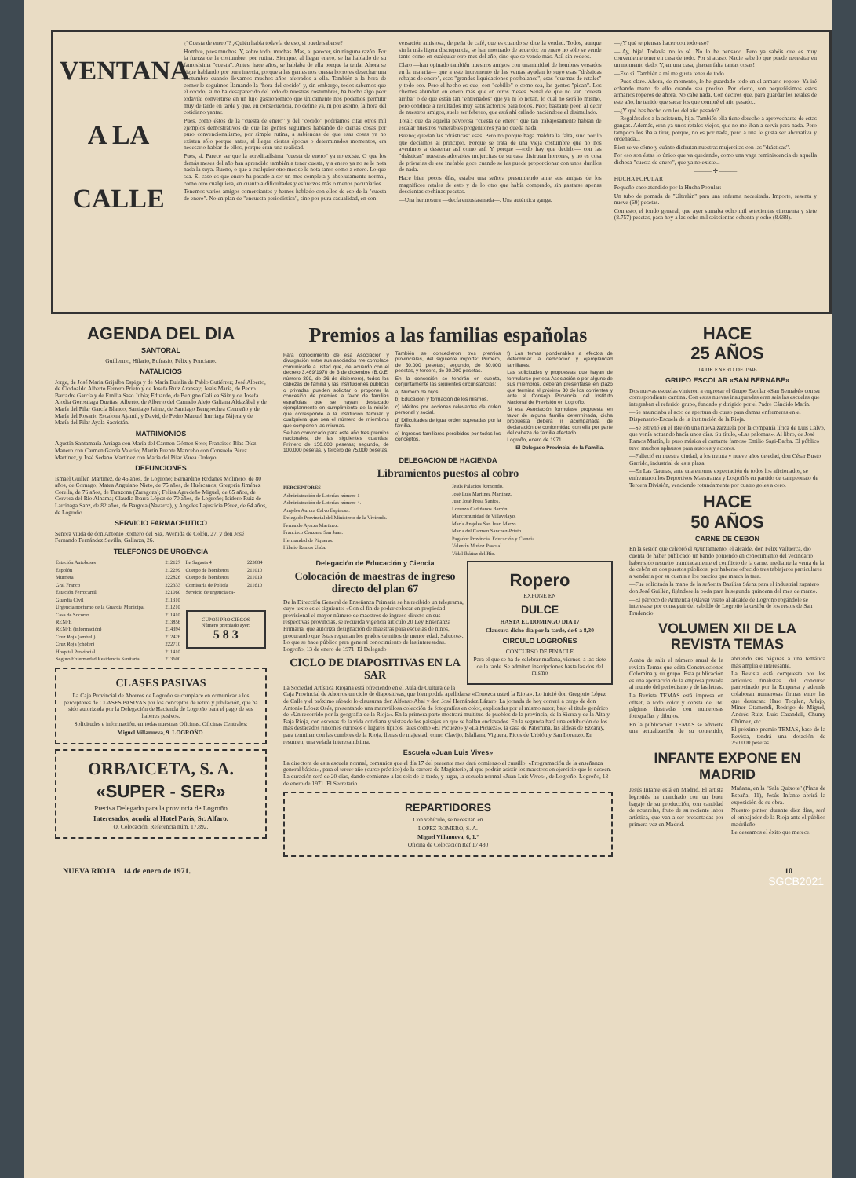VENTANA
A LA
CALLE
¿"Cuesta de enero"? ¿Quién habla todavía de eso, si puede saberse?
Hombre, pues muchos. Y, sobre todo, muchas. Mas, al parecer, sin ninguna razón. Por la fuerza de la costumbre, por rutina. Siempre, al llegar enero, se ha hablado de su famosísima "cuesta". Antes, hace años, se hablaba de ella porque la tenía. Ahora se sigue hablando por pura inercia, porque a las gentes nos cuesta horrores desechar una costumbre cuando llevamos muchos años aferrados a ella. También a la hora de comer le seguimos llamando la "hora del cocido" y, sin embargo, todos sabemos que el cocido, si no ha desaparecido del todo de nuestras costumbres, ha hecho algo peor todavía: convertirse en un lujo gastronómico que únicamente nos podemos permitir muy de tarde en tarde y que, en consecuencia, no define ya, ni por asomo, la hora del cotidiano yantar.
Pues, como éstos de la "cuesta de enero" y del "cocido" podríamos citar otros mil ejemplos demostrativos de que las gentes seguimos hablando de ciertas cosas por puro convencionalismo, por simple rutina, a sabiendas de que esas cosas ya no existen sólo porque antes, al llegar ciertas épocas o determinados momentos, era necesario hablar de ellos, porque eran una realidad.
Pues, sí. Parece ser que la acreditadísima "cuesta de enero" ya no existe. O que los demás meses del año han aprendido también a tener cuesta, y a enero ya no se le nota nada la suya. Bueno, o que a cualquier otro mes se le nota tanto como a enero. Lo que sea. El caso es que enero ha pasado a ser un mes completa y absolutamente normal, como otro cualquiera, en cuanto a dificultades y esfuerzos más o menos pecuniarios.
Tenemos varios amigos comerciantes y hemos hablado con ellos de eso de la "cuesta de enero". No en plan de "encuesta periodística", sino por pura casualidad, en con-
versación amistosa, de peña de café, que es cuando se dice la verdad. Todos, aunque sin la más ligera discrepancia, se han mostrado de acuerdo: en enero no sólo se vende tanto como en cualquier otro mes del año, sino que se vende más. Así, sin rodeos.
Claro —han opinado también nuestros amigos con unanimidad de hombres versados en la materia— que a este incremento de las ventas ayudan lo suyo esas "drásticas rebajas de enero", esas "grandes liquidaciones postbalance", esas "quemas de retales" y todo eso. Pero el hecho es que, con "cebillo" o como sea, las gentes "pican". Los clientes abundan en enero más que en otros meses. Señal de que no van "cuesta arriba" o de que están tan "entrenados" que ya ni lo notan, lo cual no será lo mismo, pero conduce a resultados muy satisfactorios para todos. Peor, bastante peor, al decir de nuestros amigos, suele ser febrero, que está ahí callado haciéndose el disimulado.
Total: que da aquella pavorosa "cuesta de enero" que tan trabajosamente habían de escalar nuestros venerables progenitores ya no queda nada.
Bueno; quedan las "drásticas" esas. Pero no porque haga maldita la falta, sino por lo que decíamos al principio. Porque se trata de una vieja costumbre que no nos avenimos a desterrar así como así. Y porque —todo hay que decirlo— con las "drásticas" nuestras adorables mujercitas de su casa disfrutan horrores, y no es cosa de privarlas de ese inefable goce cuando se les puede proporcionar con unos durillos de nada.
Hace bien pocos días, estaba una señora presumiendo ante sus amigas de los magníficos retales de esto y de lo otro que había comprado, sin gastarse apenas doscientas cochinas pesetas.
—Una hermosura —decía entusiasmada—. Una auténtica ganga.
—¿Y qué te piensas hacer con todo eso?
—¡Ay, hija! Todavía no lo sé. No lo he pensado. Pero ya sabéis que es muy conveniente tener en casa de todo. Por si acaso. Nadie sabe lo que puede necesitar en un momento dado. Y, en una casa, ¡hacen falta tantas cosas!
—Eso sí. También a mí me gusta tener de todo.
—Pues claro. Ahora, de momento, lo he guardado todo en el armario ropero. Ya iré echando mano de ello cuando sea preciso. Por cierto, son pequeñísimos estos armarios roperos de ahora. No cabe nada. Con deciros que, para guardar los retales de este año, he tenido que sacar los que compré el año pasado...
—¿Y qué has hecho con los del año pasado?
—Regalárselos a la asistenta, hija. También ella tiene derecho a aprovecharse de estas gangas. Además, eran ya unos retales viejos, que no me iban a servir para nada. Pero tampoco los iba a tirar, porque, no es por nada, pero a una le gusta ser ahorrativa y ordenada...
Bien se ve cómo y cuánto disfrutan nuestras mujercitas con las "drásticas".
Por eso son éstas lo único que va quedando, como una vaga reminiscencia de aquella dichosa "cuesta de enero", que ya no existe...
——— ✣ ———
HUCHA POPULAR
Pequeño caso atendido por la Hucha Popular:
Un tubo de pomada de "Ultralán" para una enferma necesitada. Importe, sesenta y nueve (69) pesetas.
Con esto, el fondo general, que ayer sumaba ocho mil setecientas cincuenta y siete (8.757) pesetas, pasa hoy a las ocho mil seiscientas ochenta y ocho (8.688).
AGENDA DEL DIA
SANTORAL
Guillermo, Hilario, Eufrasio, Félix y Ponciano.
NATALICIOS
Jorge, de José María Grijalba Espiga y de María Eulalia de Pablo Gutiérrez; José Alberto, de Clodoaldo Alberto Ferrero Prieto y de Josefa Ruiz Aransay; Jesús María, de Pedro Barradre García y de Emilia Saso Jubía; Eduardo, de Benigno Galilea Sáiz y de Josefa Alodia Gorostiaga Dueñas; Alberto, de Alberto del Carmelo Alejo Galiana Aldazábal y de María del Pilar García Blanco, Santiago Jaime, de Santiago Bengoechea Cermeño y de María del Rosario Escalona Ajamil, y David, de Pedro Manuel Iturriaga Nájera y de María del Pilar Ayala Sacristán.
MATRIMONIOS
Agustín Santamaría Arriaga con María del Carmen Gómez Soto; Francisco Blas Díez Manero con Carmen García Valerio; Martín Puente Mancebo con Consuelo Pérez Martínez, y José Sedano Martínez con María del Pilar Varea Ordoyo.
DEFUNCIONES
Ismael Guillén Martínez, de 46 años, de Logroño; Bernardino Rodanes Molinero, de 80 años, de Cornago; Matea Anguiano Nieto, de 75 años, de Huércanos; Gregoria Jiménez Corella, de 76 años, de Tarazona (Zaragoza); Felisa Agredeño Miguel, de 65 años, de Cervera del Río Alhama; Claudia Ibarra López de 70 años, de Logroño; Isidoro Ruiz de Larrinaga Sanz, de 82 años, de Bargota (Navarra), y Angeles Lajusticia Pérez, de 64 años, de Logroño.
SERVICIO FARMACEUTICO
Señora viuda de don Antonio Romero del Saz, Avenida de Colón, 27, y don José Fernando Fernández Sevilla, Gallarza, 26.
TELEFONOS DE URGENCIA
| Estación Autobuses | 212127 | Ile Sagasta 4 | 223884 |
| Espolón | 212299 | Cuerpo de Bomberos | 211010 |
| Murrieta | 222826 | Cuerpo de Bomberos | 211019 |
| Gral Franco | 222333 | Comisaría de Policía | 211610 |
| Estación Ferrocarril | 221060 | Servicio de urgencia ca- | |
| Guardia Civil | 211310 | CUPON PRO CIEGOS Número premiado ayer: 5 8 3 | |
| Urgencia nocturno de la Guardia Municipal | 211210 | | |
| Casa de Socorro | 211410 | | |
| RENFE | 213856 | | |
| RENFE (información) | 214394 | | |
| Cruz Roja (ambul.) | 212426 | | |
| Cruz Roja (chófer) | 222710 | | |
| Hospital Provincial | 211410 | | |
| Seguro Enfermedad Residencia Sanitaria | 213600 | | |
CLASES PASIVAS
La Caja Provincial de Ahorros de Logroño se complace en comunicar a los perceptores de CLASES PASIVAS por los conceptos de retiro y jubilación, que ha sido autorizada por la Delegación de Hacienda de Logroño para el pago de sus haberes pasivos.
Solicitudes e información, en todas nuestras Oficinas. Oficinas Centrales:
Miguel Villanueva, 9. LOGROÑO.
ORBAICETA, S. A.
«SUPER - SER»
Precisa Delegado para la provincia de Logroño
Interesados, acudir al Hotel París, Sr. Alfaro.
O. Colocación. Referencia núm. 17.892.
Premios a las familias españolas
Para conocimiento de esa Asociación y divulgación entre sus asociados me complace comunicarle a usted que, de acuerdo con el decreto 3.469/1970 de 3 de diciembre (B.O.E. número 309, de 26 de diciembre), todos los cabezas de familia y las instituciones públicas o privadas pueden solicitar o proponer la concesión de premios a favor de familias españolas que se hayan destacado ejemplarmente en cumplimiento de la misión que corresponde a la institución familiar y cualquiera que sea el número de miembros que componen las mismas.
Se han convocado para este año tres premios nacionales, de las siguientes cuantías: Primero de 150.000 pesetas; segundo, de 100.000 pesetas, y tercero de 75.000 pesetas.
También se concedieron tres premios provinciales, del siguiente importe: Primero, de 50.000 pesetas; segundo, de 30.000 pesetas, y tercero, de 20.000 pesetas.
En la concesión se tendrán en cuenta, conjuntamente las siguientes circunstancias:
a) Número de hijos.
b) Educación y formación de los mismos.
c) Méritos por acciones relevantes de orden personal y social.
d) Dificultades de igual orden superadas por la familia.
e) Ingresos familiares percibidos por todos los conceptos.
f) Los temas ponderables a efectos de determinar la dedicación y ejemplaridad familiares.
Las solicitudes y propuestas que hayan de formularse por esa Asociación o por alguno de sus miembros, deberán presentarse en plazo que termina el próximo 30 de los corrientes y ante el Consejo Provincial del Instituto Nacional de Previsión en Logroño.
Si esa Asociación formulase propuesta en favor de alguna familia determinada, dicha propuesta deberá ir acompañada de declaración de conformidad con ella por parte del cabeza de familia afectado.
Logroño, enero de 1971.
El Delegado Provincial de la Familia.
DELEGACION DE HACIENDA
Libramientos puestos al cobro
PERCEPTORES
Administración de Loterías número 1
Administración de Loterías número 4.
Angeles Aurora Calvo Espinosa.
Delegado Provincial del Ministerio de la Vivienda.
Fernando Ayarza Martínez.
Francisco Cenzano San Juan.
Hermandad de Piqueras.
Hilario Ramos Usúa.
Jesús Palacios Remondo.
José Luis Martínez Martínez.
Juan José Presa Santos.
Lorenzo Cadiñanos Barrón.
Mancomunidad de Villavelayo.
María Angeles San Juan Marzo.
María del Carmen Sánchez-Prieto.
Pagador Provincial Educación y Ciencia.
Valentín Muñoz Pascual.
Vidal Ibáñez del Río.
Ropero
EXPONE EN
DULCE
HASTA EL DOMINGO DIA 17
Clausura dicho día por la tarde, de 6 a 8,30
CIRCULO LOGROÑES
CONCURSO DE PINACLE
Para el que se ha de celebrar mañana, viernes, a las siete de la tarde. Se admiten inscripciones hasta las dos del mismo
Delegación de Educación y Ciencia
Colocación de maestras de ingreso directo del plan 67
De la Dirección General de Enseñanza Primaria se ha recibido un telegrama, cuyo texto es el siguiente: «Con el fin de poder colocar en propiedad provisional el mayor número de maestros de ingreso directo en sus respectivas provincias, se recuerda vigencia artículo 20 Ley Enseñanza Primaria, que autoriza designación de maestras para escuelas de niños, procurando que éstas regentan los grados de niños de menor edad. Saludos». Lo que se hace público para general conocimiento de las interesadas. Logroño, 13 de enero de 1971. El Delegado
CICLO DE DIAPOSITIVAS EN LA SAR
La Sociedad Artística Riojana está ofreciendo en el Aula de Cultura de la Caja Provincial de Ahorros un ciclo de diapositivas, que bien podría apellidarse «Conozca usted la Rioja». Lo inició don Gregorio López de Calle y el próximo sábado lo clausuran don Alfonso Abal y don José Hernández Lázaro. La jornada de hoy correrá a cargo de don Antonio López Osés, presentando una maravillosa colección de fotografías en color, explicadas por el mismo autor, bajo el título genérico de «Un recorrido por la geografía de la Rioja». En la primera parte mostrará multitud de pueblos de la provincia, de la Sierra y de la Alta y Baja Rioja, con escenas de la vida cotidiana y vistas de los paisajes en que se hallan enclavados. En la segunda hará una exhibición de los más destacados rincones curiosos o lugares típicos, tales como «El Picuezo» y «La Picueza», la casa de Paternina, las aldeas de Ezcaray, para terminar con las cumbres de la Rioja, llenas de majestad, como Clavijo, Islallana, Viguera, Picos de Urbión y San Lorenzo. En resumen, una velada interesantísima.
Escuela «Juan Luis Vives»
La directora de esta escuela normal, comunica que el día 17 del presente mes dará comienzo el cursillo: «Programación de la enseñanza general básica», para el tercer año (curso práctico) de la carrera de Magisterio, al que podrán asistir los maestros en ejercicio que lo deseen. La duración será de 20 días, dando comienzo a las seis de la tarde, y lugar, la escuela normal «Juan Luis Vives», de Logroño. Logroño, 13 de enero de 1971. El Secretario
REPARTIDORES
Con vehículo, se necesitan en
LOPEZ ROMERO, S. A.
Miguel Villanueva, 6, 1.º
Oficina de Colocación Ref 17 480
HACE
25 AÑOS
14 DE ENERO DE 1946
GRUPO ESCOLAR «SAN BERNABE»
Dos nuevas escuelas vinieron a engrosar el Grupo Escolar «San Bernabé» con su correspondiente cantina. Con estas nuevas inauguradas eran seis las escuelas que integraban el referido grupo, fundado y dirigido por el Padre Cándido Marín.
—Se anunciaba el acto de apertura de curso para damas enfermeras en el Dispensario-Escuela de la institución de la Rioja.
—Se estrenó en el Bretón una nueva zarzuela por la compañía lírica de Luis Calvo, que venía actuando hacía unos días. Su título, «Las palomas». Al libro, de José Ramos Martín, le puso música el cantante famoso Emilio Sagi-Barba. El público tuvo muchos aplausos para autores y actores.
—Falleció en nuestra ciudad, a los treinta y nueve años de edad, don César Busto Garrido, industrial de esta plaza.
—En Las Gaunas, ante una enorme expectación de todos los aficionados, se enfrentaron los Deportivos Maestranza y Logroñés en partido de campeonato de Tercera División, venciendo rotundamente por cuatro goles a cero.
HACE
50 AÑOS
CARNE DE CEBON
En la sesión que celebró el Ayuntamiento, el alcalde, don Félix Valluerca, dio cuenta de haber publicado un bando poniendo en conocimiento del vecindario haber sido resuelto tramitadamente el conflicto de la carne, mediante la venta de la de cebón en dos puestos públicos, por haberse ofrecido tres tablajeros particulares a venderla por su cuenta a los precios que marca la tasa.
—Fue solicitada la mano de la señorita Basilisa Sáenz para el industrial zapatero don José Guillén, fijándose la boda para la segunda quincena del mes de marzo.
—El párroco de Armentia (Alava) visitó al alcalde de Logroño rogándole se interesase por conseguir del cabildo de Logroño la cesión de los restos de San Prudencio.
VOLUMEN XII DE LA REVISTA TEMAS
Acaba de salir el número anual de la revista Temas que edita Construcciones Colomina y su grupo. Esta publicación es una aportación de la empresa privada al mundo del periodismo y de las letras.
La Revista TEMAS está impresa en offset, a todo color y consta de 160 páginas ilustradas con numerosas fotografías y dibujos.
En la publicación TEMAS se advierte una actualización de su contenido, abriendo sus páginas a una temática más amplia e interesante.
La Revista está compuesta por los artículos finalistas del concurso patrocinado por la Empresa y además colaboran numerosas firmas entre las que destacan: Haro Tecglen, Arlajo, Miner Otamendi, Rodrigo de Miguel, Andrés Ruiz, Luis Carandell, Chumy Chúmez, etc.
El próximo premio TEMAS, base de la Revista, tendrá una dotación de 250.000 pesetas.
INFANTE EXPONE EN MADRID
Jesús Infante está en Madrid. El artista logroñés ha marchado con un buen bagaje de su producción, con cantidad de acuarelas, fruto de su reciente labor artística, que van a ser presentadas por primera vez en Madrid.
Mañana, en la "Sala Quixote" (Plaza de España, 11), Jesús Infante abrirá la exposición de su obra.
Nuestro pintor, durante diez días, será el embajador de la Rioja ante el público madrileño.
Le deseamos el éxito que merece.
NUEVA RIOJA 14 de enero de 1971. 10
SGCB2021